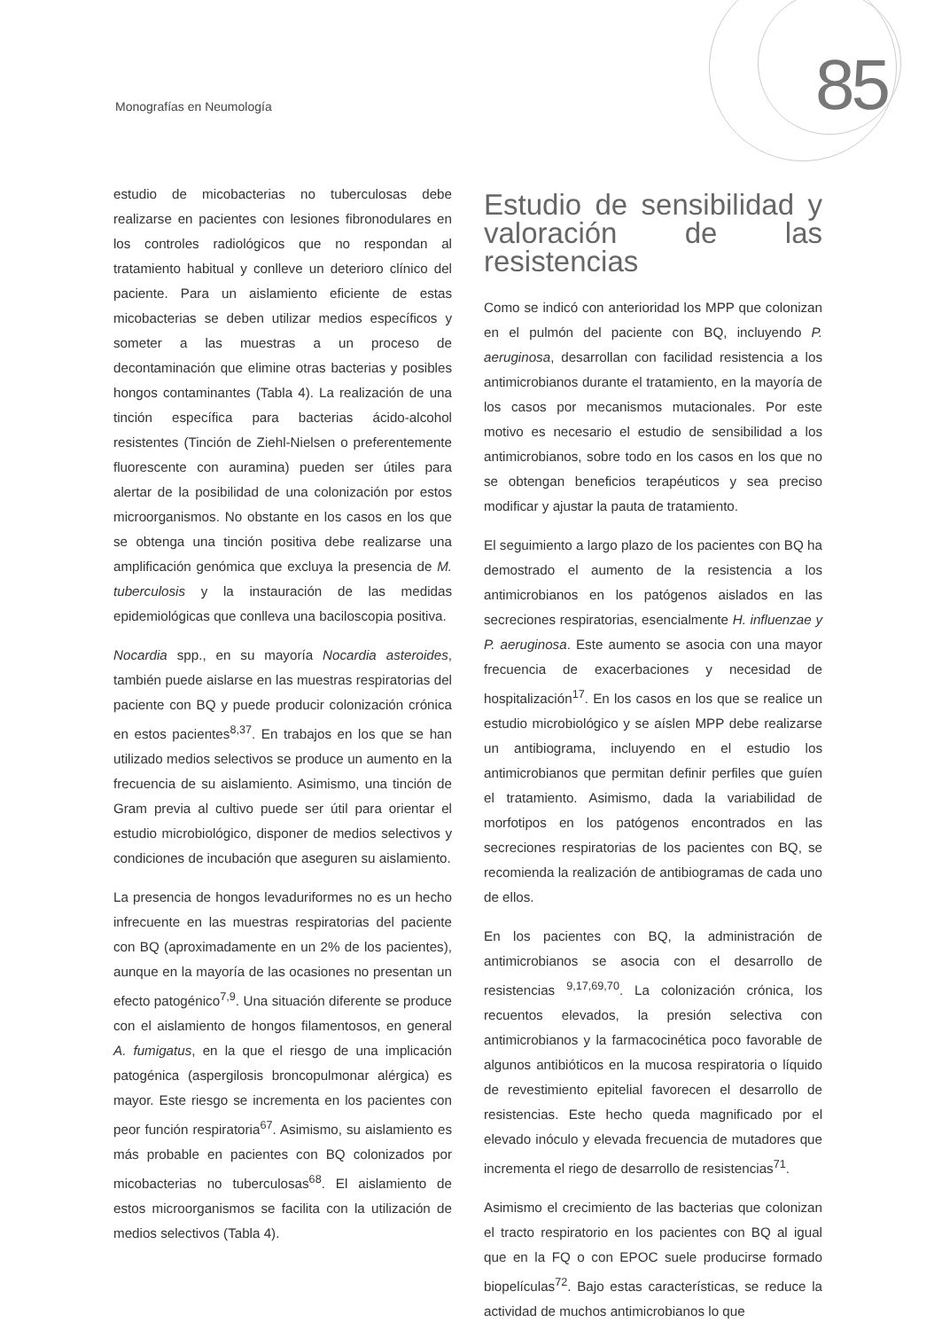Monografías en Neumología 85
estudio de micobacterias no tuberculosas debe realizarse en pacientes con lesiones fibronodulares en los controles radiológicos que no respondan al tratamiento habitual y conlleve un deterioro clínico del paciente. Para un aislamiento eficiente de estas micobacterias se deben utilizar medios específicos y someter a las muestras a un proceso de decontaminación que elimine otras bacterias y posibles hongos contaminantes (Tabla 4). La realización de una tinción específica para bacterias ácido-alcohol resistentes (Tinción de Ziehl-Nielsen o preferentemente fluorescente con auramina) pueden ser útiles para alertar de la posibilidad de una colonización por estos microorganismos. No obstante en los casos en los que se obtenga una tinción positiva debe realizarse una amplificación genómica que excluya la presencia de M. tuberculosis y la instauración de las medidas epidemiológicas que conlleva una baciloscopia positiva.
Nocardia spp., en su mayoría Nocardia asteroides, también puede aislarse en las muestras respiratorias del paciente con BQ y puede producir colonización crónica en estos pacientes<sup>8,37</sup>. En trabajos en los que se han utilizado medios selectivos se produce un aumento en la frecuencia de su aislamiento. Asimismo, una tinción de Gram previa al cultivo puede ser útil para orientar el estudio microbiológico, disponer de medios selectivos y condiciones de incubación que aseguren su aislamiento.
La presencia de hongos levaduriformes no es un hecho infrecuente en las muestras respiratorias del paciente con BQ (aproximadamente en un 2% de los pacientes), aunque en la mayoría de las ocasiones no presentan un efecto patogénico<sup>7,9</sup>. Una situación diferente se produce con el aislamiento de hongos filamentosos, en general A. fumigatus, en la que el riesgo de una implicación patogénica (aspergilosis broncopulmonar alérgica) es mayor. Este riesgo se incrementa en los pacientes con peor función respiratoria<sup>67</sup>. Asimismo, su aislamiento es más probable en pacientes con BQ colonizados por micobacterias no tuberculosas<sup>68</sup>. El aislamiento de estos microorganismos se facilita con la utilización de medios selectivos (Tabla 4).
Estudio de sensibilidad y valoración de las resistencias
Como se indicó con anterioridad los MPP que colonizan en el pulmón del paciente con BQ, incluyendo P. aeruginosa, desarrollan con facilidad resistencia a los antimicrobianos durante el tratamiento, en la mayoría de los casos por mecanismos mutacionales. Por este motivo es necesario el estudio de sensibilidad a los antimicrobianos, sobre todo en los casos en los que no se obtengan beneficios terapéuticos y sea preciso modificar y ajustar la pauta de tratamiento.
El seguimiento a largo plazo de los pacientes con BQ ha demostrado el aumento de la resistencia a los antimicrobianos en los patógenos aislados en las secreciones respiratorias, esencialmente H. influenzae y P. aeruginosa. Este aumento se asocia con una mayor frecuencia de exacerbaciones y necesidad de hospitalización<sup>17</sup>. En los casos en los que se realice un estudio microbiológico y se aíslen MPP debe realizarse un antibiograma, incluyendo en el estudio los antimicrobianos que permitan definir perfiles que guíen el tratamiento. Asimismo, dada la variabilidad de morfotipos en los patógenos encontrados en las secreciones respiratorias de los pacientes con BQ, se recomienda la realización de antibiogramas de cada uno de ellos.
En los pacientes con BQ, la administración de antimicrobianos se asocia con el desarrollo de resistencias <sup>9,17,69,70</sup>. La colonización crónica, los recuentos elevados, la presión selectiva con antimicrobianos y la farmacocinética poco favorable de algunos antibióticos en la mucosa respiratoria o líquido de revestimiento epitelial favorecen el desarrollo de resistencias. Este hecho queda magnificado por el elevado inóculo y elevada frecuencia de mutadores que incrementa el riego de desarrollo de resistencias<sup>71</sup>.
Asimismo el crecimiento de las bacterias que colonizan el tracto respiratorio en los pacientes con BQ al igual que en la FQ o con EPOC suele producirse formado biopelículas<sup>72</sup>. Bajo estas características, se reduce la actividad de muchos antimicrobianos lo que